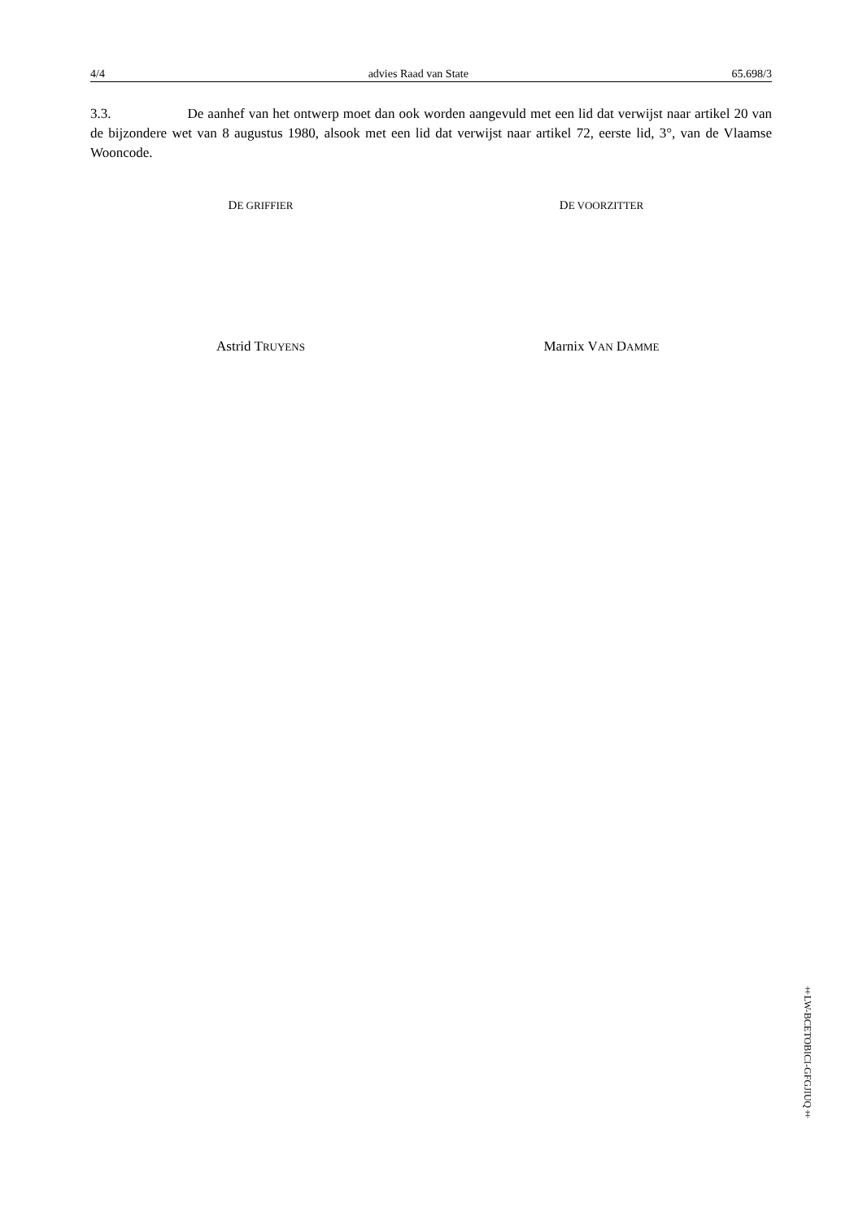4/4 advies Raad van State 65.698/3
3.3. De aanhef van het ontwerp moet dan ook worden aangevuld met een lid dat verwijst naar artikel 20 van de bijzondere wet van 8 augustus 1980, alsook met een lid dat verwijst naar artikel 72, eerste lid, 3°, van de Vlaamse Wooncode.
DE GRIFFIER
DE VOORZITTER
Astrid TRUYENS
Marnix VAN DAMME
‡LW-BCETOBICI-GFGJIUQ‡